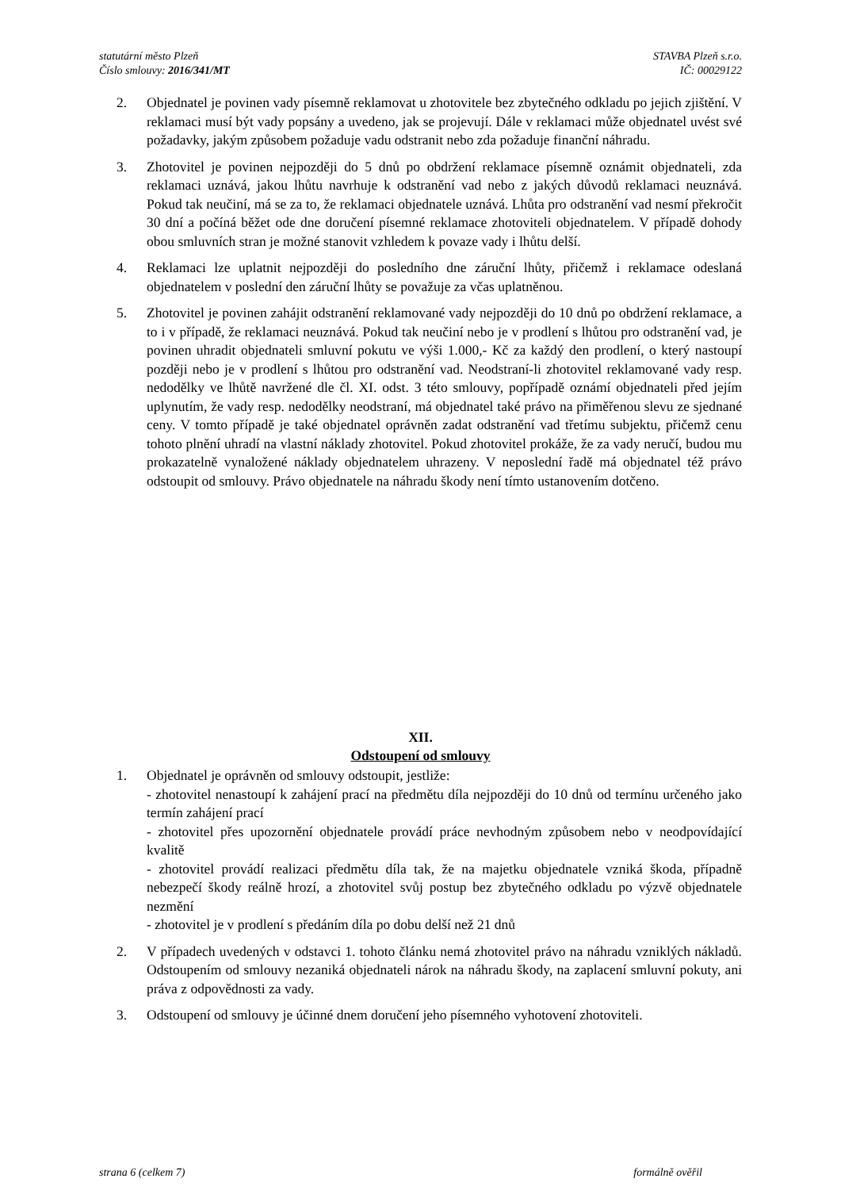statutární město Plzeň
Číslo smlouvy: 2016/341/MT
STAVBA Plzeň s.r.o.
IČ: 00029122
2. Objednatel je povinen vady písemně reklamovat u zhotovitele bez zbytečného odkladu po jejich zjištění. V reklamaci musí být vady popsány a uvedeno, jak se projevují. Dále v reklamaci může objednatel uvést své požadavky, jakým způsobem požaduje vadu odstranit nebo zda požaduje finanční náhradu.
3. Zhotovitel je povinen nejpozději do 5 dnů po obdržení reklamace písemně oznámit objednateli, zda reklamaci uznává, jakou lhůtu navrhuje k odstranění vad nebo z jakých důvodů reklamaci neuznává. Pokud tak neučiní, má se za to, že reklamaci objednatele uznává. Lhůta pro odstranění vad nesmí překročit 30 dní a počíná běžet ode dne doručení písemné reklamace zhotoviteli objednatelem. V případě dohody obou smluvních stran je možné stanovit vzhledem k povaze vady i lhůtu delší.
4. Reklamaci lze uplatnit nejpozději do posledního dne záruční lhůty, přičemž i reklamace odeslaná objednatelem v poslední den záruční lhůty se považuje za včas uplatněnou.
5. Zhotovitel je povinen zahájit odstranění reklamované vady nejpozději do 10 dnů po obdržení reklamace, a to i v případě, že reklamaci neuznává. Pokud tak neučiní nebo je v prodlení s lhůtou pro odstranění vad, je povinen uhradit objednateli smluvní pokutu ve výši 1.000,- Kč za každý den prodlení, o který nastoupí později nebo je v prodlení s lhůtou pro odstranění vad. Neodstraní-li zhotovitel reklamované vady resp. nedodělky ve lhůtě navržené dle čl. XI. odst. 3 této smlouvy, popřípadě oznámí objednateli před jejím uplynutím, že vady resp. nedodělky neodstraní, má objednatel také právo na přiměřenou slevu ze sjednané ceny. V tomto případě je také objednatel oprávněn zadat odstranění vad třetímu subjektu, přičemž cenu tohoto plnění uhradí na vlastní náklady zhotovitel. Pokud zhotovitel prokáže, že za vady neručí, budou mu prokazatelně vynaložené náklady objednatelem uhrazeny. V neposlední řadě má objednatel též právo odstoupit od smlouvy. Právo objednatele na náhradu škody není tímto ustanovením dotčeno.
XII.
Odstoupení od smlouvy
1. Objednatel je oprávněn od smlouvy odstoupit, jestliže:
- zhotovitel nenastoupí k zahájení prací na předmětu díla nejpozději do 10 dnů od termínu určeného jako termín zahájení prací
- zhotovitel přes upozornění objednatele provádí práce nevhodným způsobem nebo v neodpovídající kvalitě
- zhotovitel provádí realizaci předmětu díla tak, že na majetku objednatele vzniká škoda, případně nebezpečí škody reálně hrozí, a zhotovitel svůj postup bez zbytečného odkladu po výzvě objednatele nezmění
- zhotovitel je v prodlení s předáním díla po dobu delší než 21 dnů
2. V případech uvedených v odstavci 1. tohoto článku nemá zhotovitel právo na náhradu vzniklých nákladů. Odstoupením od smlouvy nezaniká objednateli nárok na náhradu škody, na zaplacení smluvní pokuty, ani práva z odpovědnosti za vady.
3. Odstoupení od smlouvy je účinné dnem doručení jeho písemného vyhotovení zhotoviteli.
strana 6 (celkem 7) formálně ověřil